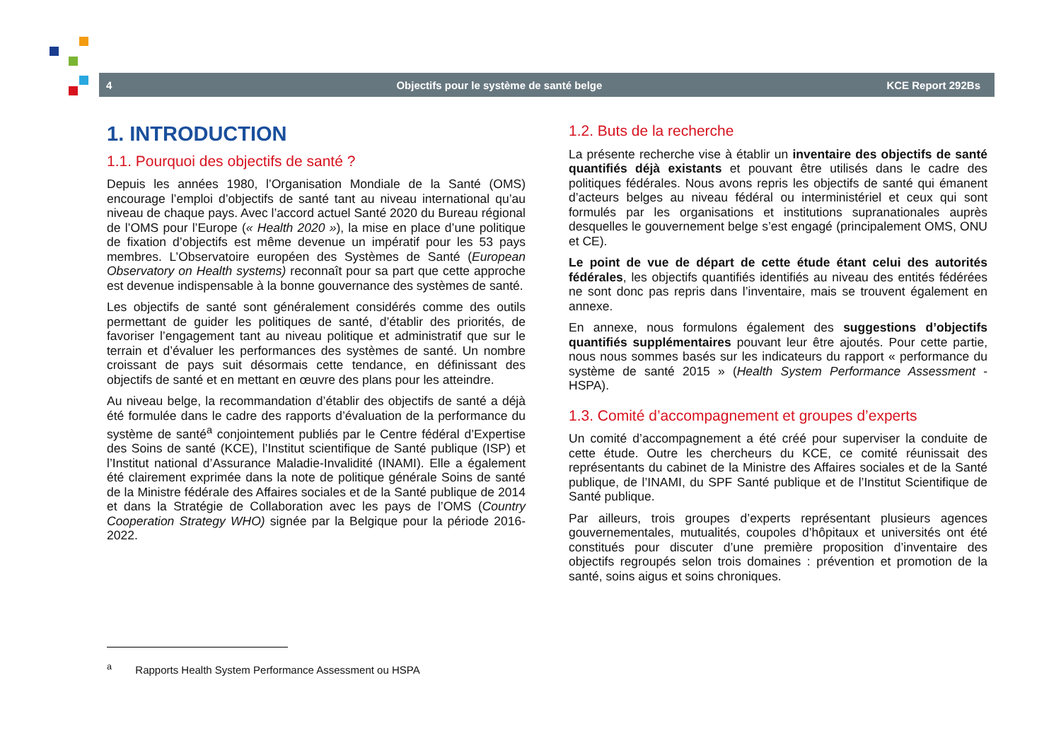4 Objectifs pour le système de santé belge KCE Report 292Bs
1. INTRODUCTION
1.1. Pourquoi des objectifs de santé ?
Depuis les années 1980, l’Organisation Mondiale de la Santé (OMS) encourage l’emploi d’objectifs de santé tant au niveau international qu’au niveau de chaque pays. Avec l’accord actuel Santé 2020 du Bureau régional de l’OMS pour l’Europe (« Health 2020 »), la mise en place d’une politique de fixation d’objectifs est même devenue un impératif pour les 53 pays membres. L’Observatoire européen des Systèmes de Santé (European Observatory on Health systems) reconnaît pour sa part que cette approche est devenue indispensable à la bonne gouvernance des systèmes de santé.
Les objectifs de santé sont généralement considérés comme des outils permettant de guider les politiques de santé, d’établir des priorités, de favoriser l’engagement tant au niveau politique et administratif que sur le terrain et d’évaluer les performances des systèmes de santé. Un nombre croissant de pays suit désormais cette tendance, en définissant des objectifs de santé et en mettant en œuvre des plans pour les atteindre.
Au niveau belge, la recommandation d’établir des objectifs de santé a déjà été formulée dans le cadre des rapports d’évaluation de la performance du système de santé<sup>a</sup> conjointement publiés par le Centre fédéral d’Expertise des Soins de santé (KCE), l’Institut scientifique de Santé publique (ISP) et l’Institut national d’Assurance Maladie-Invalidité (INAMI). Elle a également été clairement exprimée dans la note de politique générale Soins de santé de la Ministre fédérale des Affaires sociales et de la Santé publique de 2014 et dans la Stratégie de Collaboration avec les pays de l’OMS (Country Cooperation Strategy WHO) signée par la Belgique pour la période 2016-2022.
1.2. Buts de la recherche
La présente recherche vise à établir un inventaire des objectifs de santé quantifiés déjà existants et pouvant être utilisés dans le cadre des politiques fédérales. Nous avons repris les objectifs de santé qui émanent d’acteurs belges au niveau fédéral ou interministériel et ceux qui sont formulés par les organisations et institutions supranationales auprès desquelles le gouvernement belge s’est engagé (principalement OMS, ONU et CE).
Le point de vue de départ de cette étude étant celui des autorités fédérales, les objectifs quantifiés identifiés au niveau des entités fédérées ne sont donc pas repris dans l’inventaire, mais se trouvent également en annexe.
En annexe, nous formulons également des suggestions d’objectifs quantifiés supplémentaires pouvant leur être ajoutés. Pour cette partie, nous nous sommes basés sur les indicateurs du rapport « performance du système de santé 2015 » (Health System Performance Assessment - HSPA).
1.3. Comité d’accompagnement et groupes d’experts
Un comité d’accompagnement a été créé pour superviser la conduite de cette étude. Outre les chercheurs du KCE, ce comité réunissait des représentants du cabinet de la Ministre des Affaires sociales et de la Santé publique, de l’INAMI, du SPF Santé publique et de l’Institut Scientifique de Santé publique.
Par ailleurs, trois groupes d’experts représentant plusieurs agences gouvernementales, mutualités, coupoles d’hôpitaux et universités ont été constitués pour discuter d’une première proposition d’inventaire des objectifs regroupés selon trois domaines : prévention et promotion de la santé, soins aigus et soins chroniques.
<sup>a</sup> Rapports Health System Performance Assessment ou HSPA